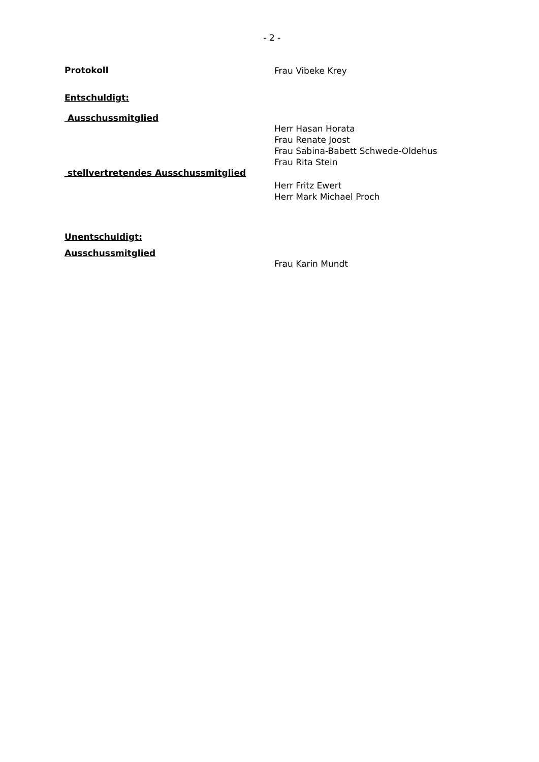- 2 -
Protokoll
Frau Vibeke Krey
Entschuldigt:
Ausschussmitglied
Herr Hasan Horata
Frau Renate Joost
Frau Sabina-Babett Schwede-Oldehus
Frau Rita Stein
stellvertretendes Ausschussmitglied
Herr Fritz Ewert
Herr Mark Michael Proch
Unentschuldigt:
Ausschussmitglied
Frau Karin Mundt